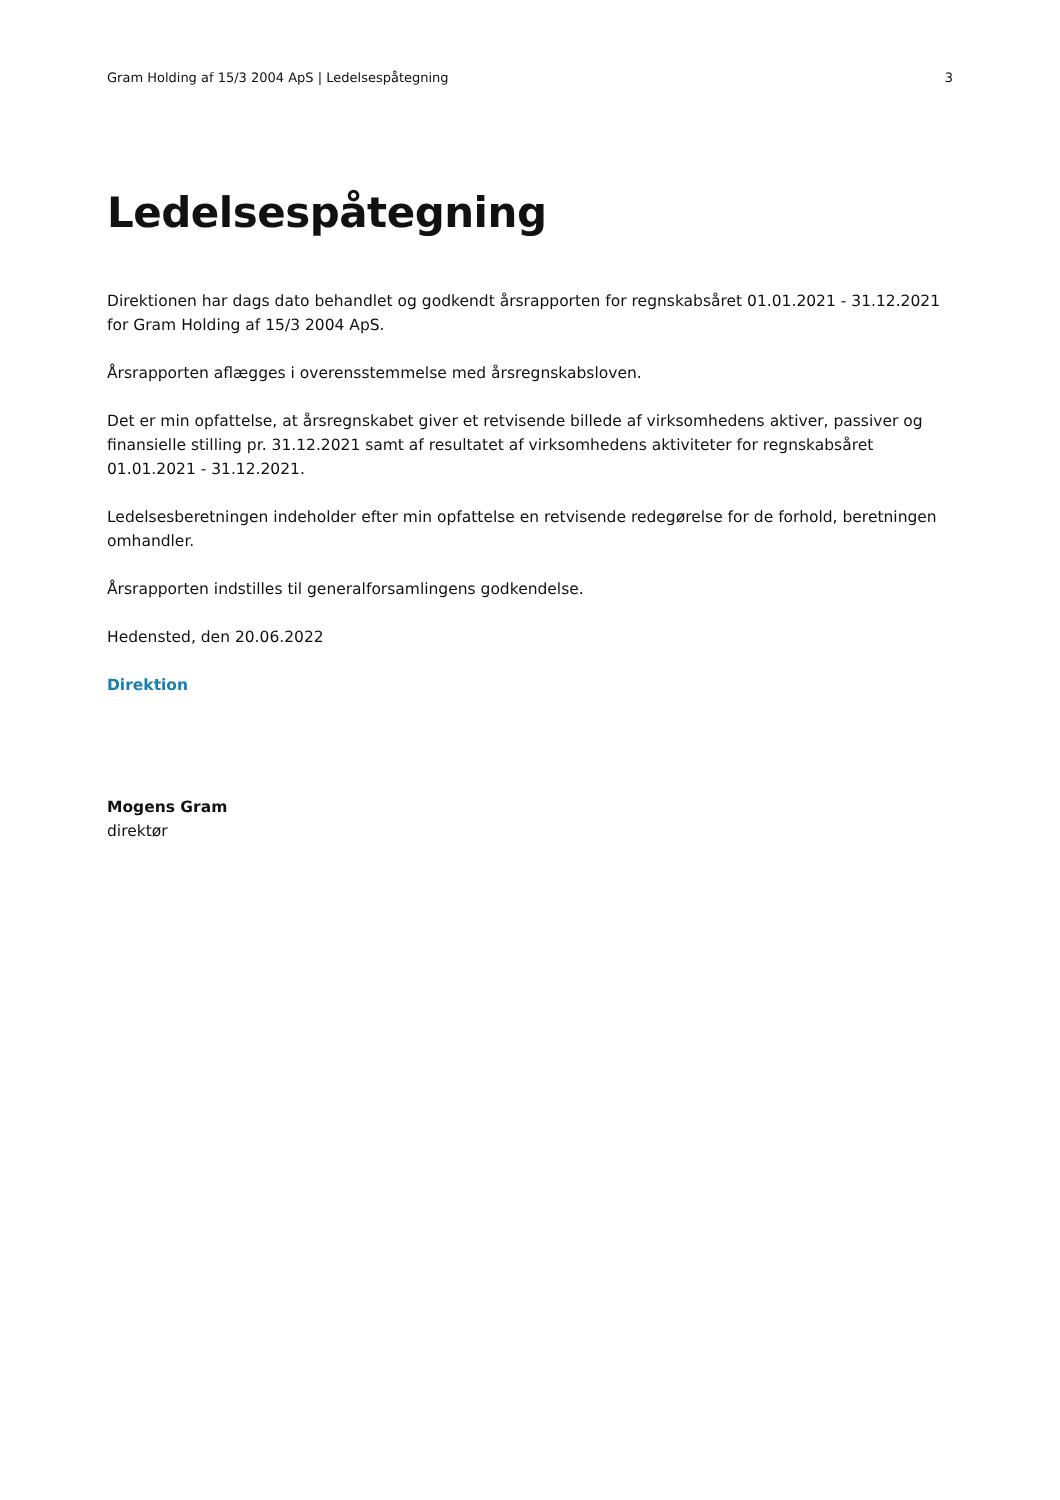Gram Holding af 15/3 2004 ApS | Ledelsespåtegning 3
Ledelsespåtegning
Direktionen har dags dato behandlet og godkendt årsrapporten for regnskabsåret 01.01.2021 - 31.12.2021 for Gram Holding af 15/3 2004 ApS.
Årsrapporten aflægges i overensstemmelse med årsregnskabsloven.
Det er min opfattelse, at årsregnskabet giver et retvisende billede af virksomhedens aktiver, passiver og finansielle stilling pr. 31.12.2021 samt af resultatet af virksomhedens aktiviteter for regnskabsåret 01.01.2021 - 31.12.2021.
Ledelsesberetningen indeholder efter min opfattelse en retvisende redegørelse for de forhold, beretningen omhandler.
Årsrapporten indstilles til generalforsamlingens godkendelse.
Hedensted, den 20.06.2022
Direktion
Mogens Gram
direktør